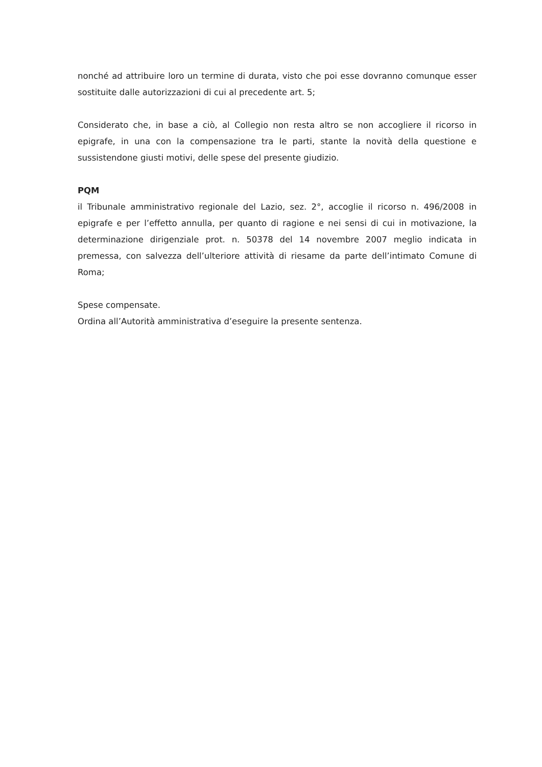nonché ad attribuire loro un termine di durata, visto che poi esse dovranno comunque esser sostituite dalle autorizzazioni di cui al precedente art. 5;
Considerato che, in base a ciò, al Collegio non resta altro se non accogliere il ricorso in epigrafe, in una con la compensazione tra le parti, stante la novità della questione e sussistendone giusti motivi, delle spese del presente giudizio.
PQM
il Tribunale amministrativo regionale del Lazio, sez. 2°, accoglie il ricorso n. 496/2008 in epigrafe e per l’effetto annulla, per quanto di ragione e nei sensi di cui in motivazione, la determinazione dirigenziale prot. n. 50378 del 14 novembre 2007 meglio indicata in premessa, con salvezza dell’ulteriore attività di riesame da parte dell’intimato Comune di Roma;
Spese compensate.
Ordina all’Autorità amministrativa d’eseguire la presente sentenza.